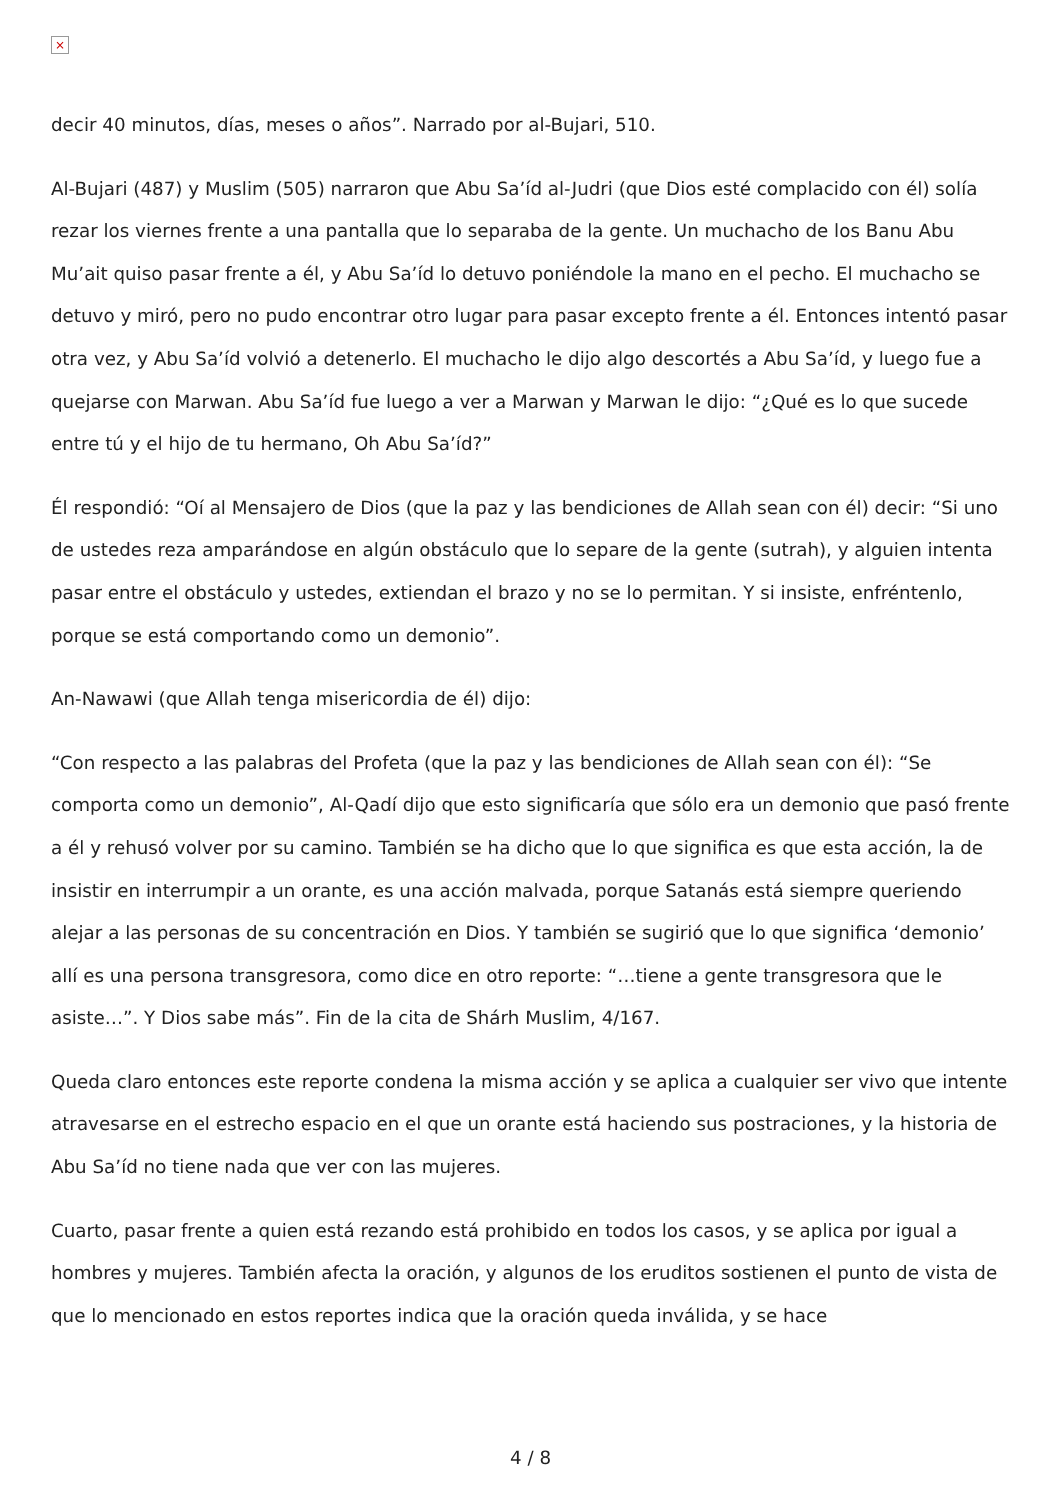×
decir 40 minutos, días, meses o años”. Narrado por al-Bujari, 510.
Al-Bujari (487) y Muslim (505) narraron que Abu Sa’íd al-Judri (que Dios esté complacido con él) solía rezar los viernes frente a una pantalla que lo separaba de la gente. Un muchacho de los Banu Abu Mu’ait quiso pasar frente a él, y Abu Sa’íd lo detuvo poniéndole la mano en el pecho. El muchacho se detuvo y miró, pero no pudo encontrar otro lugar para pasar excepto frente a él. Entonces intentó pasar otra vez, y Abu Sa’íd volvió a detenerlo. El muchacho le dijo algo descortés a Abu Sa’íd, y luego fue a quejarse con Marwan. Abu Sa’íd fue luego a ver a Marwan y Marwan le dijo: “¿Qué es lo que sucede entre tú y el hijo de tu hermano, Oh Abu Sa’íd?”
Él respondió: “Oí al Mensajero de Dios (que la paz y las bendiciones de Allah sean con él) decir: “Si uno de ustedes reza amparándose en algún obstáculo que lo separe de la gente (sutrah), y alguien intenta pasar entre el obstáculo y ustedes, extiendan el brazo y no se lo permitan. Y si insiste, enfréntenlo, porque se está comportando como un demonio”.
An-Nawawi (que Allah tenga misericordia de él) dijo:
“Con respecto a las palabras del Profeta (que la paz y las bendiciones de Allah sean con él): “Se comporta como un demonio”, Al-Qadí dijo que esto significaría que sólo era un demonio que pasó frente a él y rehusó volver por su camino. También se ha dicho que lo que significa es que esta acción, la de insistir en interrumpir a un orante, es una acción malvada, porque Satanás está siempre queriendo alejar a las personas de su concentración en Dios. Y también se sugirió que lo que significa ‘demonio’ allí es una persona transgresora, como dice en otro reporte: “…tiene a gente transgresora que le asiste…”. Y Dios sabe más”. Fin de la cita de Shárh Muslim, 4/167.
Queda claro entonces este reporte condena la misma acción y se aplica a cualquier ser vivo que intente atravesarse en el estrecho espacio en el que un orante está haciendo sus postraciones, y la historia de Abu Sa’íd no tiene nada que ver con las mujeres.
Cuarto, pasar frente a quien está rezando está prohibido en todos los casos, y se aplica por igual a hombres y mujeres. También afecta la oración, y algunos de los eruditos sostienen el punto de vista de que lo mencionado en estos reportes indica que la oración queda inválida, y se hace
4 / 8